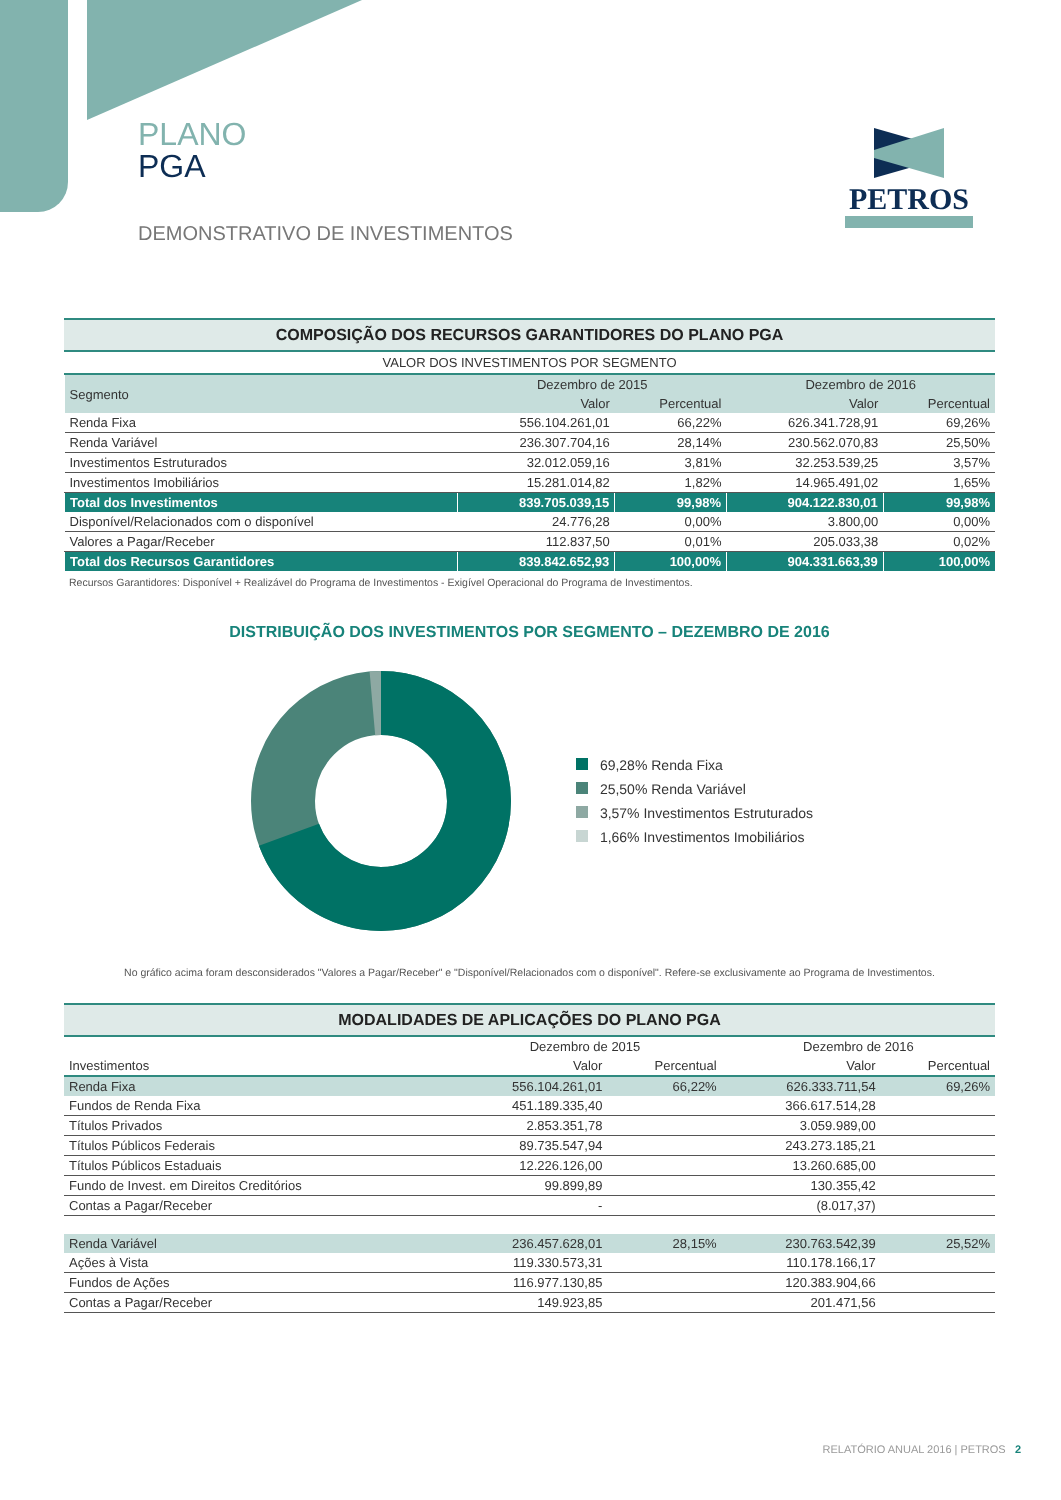PLANO
PGA
DEMONSTRATIVO DE INVESTIMENTOS
PETROS
COMPOSIÇÃO DOS RECURSOS GARANTIDORES DO PLANO PGA
VALOR DOS INVESTIMENTOS POR SEGMENTO
| Segmento | Dezembro de 2015 | | Dezembro de 2016 | |
| --- | --- | --- | --- | --- |
| | Valor | Percentual | Valor | Percentual |
| Renda Fixa | 556.104.261,01 | 66,22% | 626.341.728,91 | 69,26% |
| Renda Variável | 236.307.704,16 | 28,14% | 230.562.070,83 | 25,50% |
| Investimentos Estruturados | 32.012.059,16 | 3,81% | 32.253.539,25 | 3,57% |
| Investimentos Imobiliários | 15.281.014,82 | 1,82% | 14.965.491,02 | 1,65% |
| Total dos Investimentos | 839.705.039,15 | 99,98% | 904.122.830,01 | 99,98% |
| Disponível/Relacionados com o disponível | 24.776,28 | 0,00% | 3.800,00 | 0,00% |
| Valores a Pagar/Receber | 112.837,50 | 0,01% | 205.033,38 | 0,02% |
| Total dos Recursos Garantidores | 839.842.652,93 | 100,00% | 904.331.663,39 | 100,00% |
Recursos Garantidores: Disponível + Realizável do Programa de Investimentos - Exigível Operacional do Programa de Investimentos.
DISTRIBUIÇÃO DOS INVESTIMENTOS POR SEGMENTO – DEZEMBRO DE 2016
69,28% Renda Fixa
25,50% Renda Variável
3,57% Investimentos Estruturados
1,66% Investimentos Imobiliários
No gráfico acima foram desconsiderados "Valores a Pagar/Receber" e "Disponível/Relacionados com o disponível". Refere-se exclusivamente ao Programa de Investimentos.
MODALIDADES DE APLICAÇÕES DO PLANO PGA
| Investimentos | Dezembro de 2015 | | Dezembro de 2016 | |
| --- | --- | --- | --- | --- |
| | Valor | Percentual | Valor | Percentual |
| Renda Fixa | 556.104.261,01 | 66,22% | 626.333.711,54 | 69,26% |
| Fundos de Renda Fixa | 451.189.335,40 | | 366.617.514,28 | |
| Títulos Privados | 2.853.351,78 | | 3.059.989,00 | |
| Títulos Públicos Federais | 89.735.547,94 | | 243.273.185,21 | |
| Títulos Públicos Estaduais | 12.226.126,00 | | 13.260.685,00 | |
| Fundo de Invest. em Direitos Creditórios | 99.899,89 | | 130.355,42 | |
| Contas a Pagar/Receber | - | | (8.017,37) | |
| Renda Variável | 236.457.628,01 | 28,15% | 230.763.542,39 | 25,52% |
| Ações à Vista | 119.330.573,31 | | 110.178.166,17 | |
| Fundos de Ações | 116.977.130,85 | | 120.383.904,66 | |
| Contas a Pagar/Receber | 149.923,85 | | 201.471,56 | |
RELATÓRIO ANUAL 2016 | PETROS 2